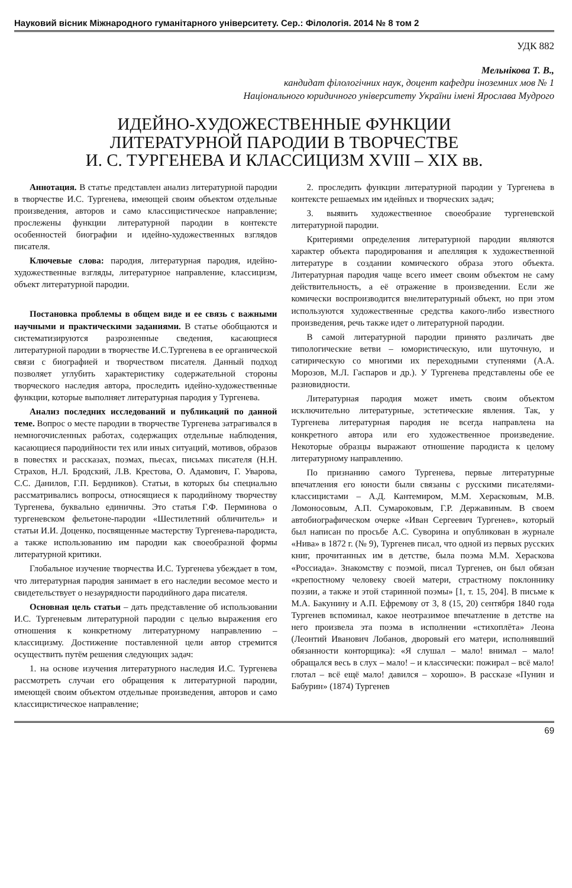Науковий вісник Міжнародного гуманітарного університету. Сер.: Філологія. 2014 № 8 том 2
УДК 882
Мельнікова Т. В.,
кандидат філологічних наук, доцент кафедри іноземних мов № 1
Національного юридичного університету України імені Ярослава Мудрого
ИДЕЙНО-ХУДОЖЕСТВЕННЫЕ ФУНКЦИИ
ЛИТЕРАТУРНОЙ ПАРОДИИ В ТВОРЧЕСТВЕ
И. С. ТУРГЕНЕВА И КЛАССИЦИЗМ XVIII – XIX вв.
Аннотация. В статье представлен анализ литературной пародии в творчестве И.С. Тургенева, имеющей своим объектом отдельные произведения, авторов и само классицистическое направление; прослежены функции литературной пародии в контексте особенностей биографии и идейно-художественных взглядов писателя.
Ключевые слова: пародия, литературная пародия, идейно-художественные взгляды, литературное направление, классицизм, объект литературной пародии.
Постановка проблемы в общем виде и ее связь с важными научными и практическими заданиями. В статье обобщаются и систематизируются разрозненные сведения, касающиеся литературной пародии в творчестве И.С.Тургенева в ее органической связи с биографией и творчеством писателя. Данный подход позволяет углубить характеристику содержательной стороны творческого наследия автора, проследить идейно-художественные функции, которые выполняет литературная пародия у Тургенева.
Анализ последних исследований и публикаций по данной теме. Вопрос о месте пародии в творчестве Тургенева затрагивался в немногочисленных работах, содержащих отдельные наблюдения, касающиеся пародийности тех или иных ситуаций, мотивов, образов в повестях и рассказах, поэмах, пьесах, письмах писателя (Н.Н. Страхов, Н.Л. Бродский, Л.В. Крестова, О. Адамович, Г. Уварова, С.С. Данилов, Г.П. Бердников). Статьи, в которых бы специально рассматривались вопросы, относящиеся к пародийному творчеству Тургенева, буквально единичны. Это статья Г.Ф. Перминова о тургеневском фельетоне-пародии «Шестилетний обличитель» и статьи И.И. Доценко, посвященные мастерству Тургенева-пародиста, а также использованию им пародии как своеобразной формы литературной критики.
Глобальное изучение творчества И.С. Тургенева убеждает в том, что литературная пародия занимает в его наследии весомое место и свидетельствует о незаурядности пародийного дара писателя.
Основная цель статьи – дать представление об использовании И.С. Тургеневым литературной пародии с целью выражения его отношения к конкретному литературному направлению – классицизму. Достижение поставленной цели автор стремится осуществить путём решения следующих задач:
1. на основе изучения литературного наследия И.С. Тургенева рассмотреть случаи его обращения к литературной пародии, имеющей своим объектом отдельные произведения, авторов и само классицистическое направление;
2. проследить функции литературной пародии у Тургенева в контексте решаемых им идейных и творческих задач;
3. выявить художественное своеобразие тургеневской литературной пародии.
Критериями определения литературной пародии являются характер объекта пародирования и апелляция к художественной литературе в создании комического образа этого объекта. Литературная пародия чаще всего имеет своим объектом не саму действительность, а её отражение в произведении. Если же комически воспроизводится внелитературный объект, но при этом используются художественные средства какого-либо известного произведения, речь также идет о литературной пародии.
В самой литературной пародии принято различать две типологические ветви – юмористическую, или шуточную, и сатирическую со многими их переходными ступенями (А.А. Морозов, М.Л. Гаспаров и др.). У Тургенева представлены обе ее разновидности.
Литературная пародия может иметь своим объектом исключительно литературные, эстетические явления. Так, у Тургенева литературная пародия не всегда направлена на конкретного автора или его художественное произведение. Некоторые образцы выражают отношение пародиста к целому литературному направлению.
По признанию самого Тургенева, первые литературные впечатления его юности были связаны с русскими писателями-классицистами – А.Д. Кантемиром, М.М. Херасковым, М.В. Ломоносовым, А.П. Сумароковым, Г.Р. Державиным. В своем автобиографическом очерке «Иван Сергеевич Тургенев», который был написан по просьбе А.С. Суворина и опубликован в журнале «Нива» в 1872 г. (№ 9), Тургенев писал, что одной из первых русских книг, прочитанных им в детстве, была поэма М.М. Хераскова «Россиада». Знакомству с поэмой, писал Тургенев, он был обязан «крепостному человеку своей матери, страстному поклоннику поэзии, а также и этой старинной поэмы» [1, т. 15, 204]. В письме к М.А. Бакунину и А.П. Ефремову от 3, 8 (15, 20) сентября 1840 года Тургенев вспоминал, какое неотразимое впечатление в детстве на него произвела эта поэма в исполнении «стихоплёта» Леона (Леонтий Иванович Лобанов, дворовый его матери, исполнявший обязанности конторщика): «Я слушал – мало! внимал – мало! обращался весь в слух – мало! – и классически: пожирал – всё мало! глотал – всё ещё мало! давился – хорошо». В рассказе «Пунин и Бабурин» (1874) Тургенев
69